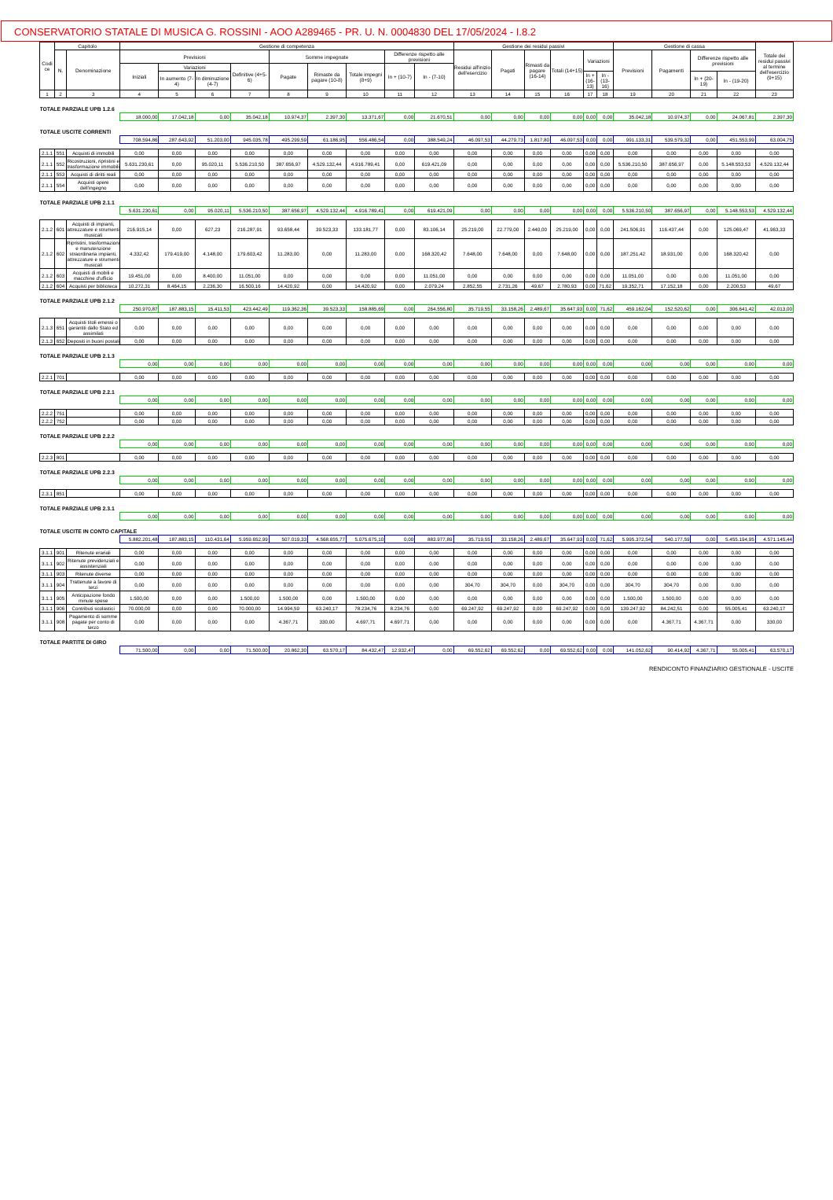CONSERVATORIO STATALE DI MUSICA G. ROSSINI - AOO A289465 - PR. U. N. 0004830 DEL 17/05/2024 - I.8.2
| Codi ce | Capitolo | | Gestione di competenza | | | | | | | | | Gestione dei residui passivi | | | | | | Gestione di cassa | | | | Totale dei residui passivi al termine dell'esercizio (9+15) |
| --- | --- | --- | --- | --- | --- | --- | --- | --- | --- | --- | --- | --- | --- | --- | --- | --- | --- | --- | --- | --- | --- | --- |
| | N. | Denominazione | Previsioni | | | | Somme impegnate | | | Differenze rispetto alle previsioni | | Residui all'inizio dell'esercizio | Pagati | Rimasti da pagare (16-14) | Totali (14+15) | Variazioni | | Previsioni | Pagamenti | Differenze rispetto alle previsioni | | |
| | | | Iniziali | Variazioni | | Definitive (4+5-6) | Pagate | Rimaste da pagare (10-8) | Totale impegni (8+9) | In + (10-7) | In - (7-10) | | | | | | | | | | | |
| | | | | In aumento (7-4) | In diminuzione (4-7) | | | | | | | | | | | In + (16-13) | In - (13-16) | | | In + (20-19) | In - (19-20) | |
| 1 | 2 | 3 | 4 | 5 | 6 | 7 | 8 | 9 | 10 | 11 | 12 | 13 | 14 | 15 | 16 | 17 | 18 | 19 | 20 | 21 | 22 | 23 |
| TOTALE PARZIALE UPB 1.2.6 | | | | | | | | | | | | | | | | | | | | | | |
| | | | 18.000,00 | 17.042,18 | 0,00 | 35.042,18 | 10.974,37 | 2.397,30 | 13.371,67 | 0,00 | 21.670,51 | 0,00 | 0,00 | 0,00 | 0,00 | 0,00 | 0,00 | 35.042,18 | 10.974,37 | 0,00 | 24.067,81 | 2.397,30 |
| TOTALE USCITE CORRENTI | | | | | | | | | | | | | | | | | | | | | | |
| | | | 708.594,86 | 287.643,92 | 51.203,00 | 945.035,78 | 495.299,59 | 61.186,95 | 556.486,54 | 0,00 | 388.549,24 | 46.097,53 | 44.279,73 | 1.817,80 | 46.097,53 | 0,00 | 0,00 | 991.133,31 | 539.579,32 | 0,00 | 451.553,99 | 63.004,75 |
| 2.1.1 | 551 | Acquisti di immobili | 0,00 | 0,00 | 0,00 | 0,00 | 0,00 | 0,00 | 0,00 | 0,00 | 0,00 | 0,00 | 0,00 | 0,00 | 0,00 | 0,00 | 0,00 | 0,00 | 0,00 | 0,00 | 0,00 | 0,00 |
| 2.1.1 | 552 | Ricostruzioni, ripristini e trasformazione immobili | 5.631.230,61 | 0,00 | 95.020,11 | 5.536.210,50 | 387.656,97 | 4.529.132,44 | 4.916.789,41 | 0,00 | 619.421,09 | 0,00 | 0,00 | 0,00 | 0,00 | 0,00 | 0,00 | 5.536.210,50 | 387.656,97 | 0,00 | 5.148.553,53 | 4.529.132,44 |
| 2.1.1 | 553 | Acquisti di diritti reali | 0,00 | 0,00 | 0,00 | 0,00 | 0,00 | 0,00 | 0,00 | 0,00 | 0,00 | 0,00 | 0,00 | 0,00 | 0,00 | 0,00 | 0,00 | 0,00 | 0,00 | 0,00 | 0,00 | 0,00 |
| 2.1.1 | 554 | Acquisti opere dell'ingegno | 0,00 | 0,00 | 0,00 | 0,00 | 0,00 | 0,00 | 0,00 | 0,00 | 0,00 | 0,00 | 0,00 | 0,00 | 0,00 | 0,00 | 0,00 | 0,00 | 0,00 | 0,00 | 0,00 | 0,00 |
| TOTALE PARZIALE UPB 2.1.1 | | | | | | | | | | | | | | | | | | | | | | |
| | | | 5.631.230,61 | 0,00 | 95.020,11 | 5.536.210,50 | 387.656,97 | 4.529.132,44 | 4.916.789,41 | 0,00 | 619.421,09 | 0,00 | 0,00 | 0,00 | 0,00 | 0,00 | 0,00 | 5.536.210,50 | 387.656,97 | 0,00 | 5.148.553,53 | 4.529.132,44 |
| 2.1.2 | 601 | Acquisti di impianti, attrezzature e strumenti musicali | 216.915,14 | 0,00 | 627,23 | 216.287,91 | 93.658,44 | 39.523,33 | 133.181,77 | 0,00 | 83.106,14 | 25.219,00 | 22.779,00 | 2.440,00 | 25.219,00 | 0,00 | 0,00 | 241.506,91 | 116.437,44 | 0,00 | 125.069,47 | 41.963,33 |
| 2.1.2 | 602 | Ripristini, trasformazioni e manutenzione straordinaria impianti, attrezzature e strumenti musicali | 4.332,42 | 179.419,00 | 4.148,00 | 179.603,42 | 11.283,00 | 0,00 | 11.283,00 | 0,00 | 168.320,42 | 7.648,00 | 7.648,00 | 0,00 | 7.648,00 | 0,00 | 0,00 | 187.251,42 | 18.931,00 | 0,00 | 168.320,42 | 0,00 |
| 2.1.2 | 603 | Acquisti di mobili e macchine d'ufficio | 19.451,00 | 0,00 | 8.400,00 | 11.051,00 | 0,00 | 0,00 | 0,00 | 0,00 | 11.051,00 | 0,00 | 0,00 | 0,00 | 0,00 | 0,00 | 0,00 | 11.051,00 | 0,00 | 0,00 | 11.051,00 | 0,00 |
| 2.1.2 | 604 | Acquisti per biblioteca | 10.272,31 | 8.464,15 | 2.236,30 | 16.500,16 | 14.420,92 | 0,00 | 14.420,92 | 0,00 | 2.079,24 | 2.852,55 | 2.731,26 | 49,67 | 2.780,93 | 0,00 | 71,62 | 19.352,71 | 17.152,18 | 0,00 | 2.200,53 | 49,67 |
| TOTALE PARZIALE UPB 2.1.2 | | | | | | | | | | | | | | | | | | | | | | |
| | | | 250.970,87 | 187.883,15 | 15.411,53 | 423.442,49 | 119.362,36 | 39.523,33 | 158.885,69 | 0,00 | 264.556,80 | 35.719,55 | 33.158,26 | 2.489,67 | 35.647,93 | 0,00 | 71,62 | 459.162,04 | 152.520,62 | 0,00 | 306.641,42 | 42.013,00 |
| 2.1.3 | 651 | Acquisti titoli emessi o garantiti dallo Stato ed assimilati | 0,00 | 0,00 | 0,00 | 0,00 | 0,00 | 0,00 | 0,00 | 0,00 | 0,00 | 0,00 | 0,00 | 0,00 | 0,00 | 0,00 | 0,00 | 0,00 | 0,00 | 0,00 | 0,00 | 0,00 |
| 2.1.3 | 652 | Depositi in buoni postali | 0,00 | 0,00 | 0,00 | 0,00 | 0,00 | 0,00 | 0,00 | 0,00 | 0,00 | 0,00 | 0,00 | 0,00 | 0,00 | 0,00 | 0,00 | 0,00 | 0,00 | 0,00 | 0,00 | 0,00 |
| TOTALE PARZIALE UPB 2.1.3 | | | | | | | | | | | | | | | | | | | | | | |
| | | | 0,00 | 0,00 | 0,00 | 0,00 | 0,00 | 0,00 | 0,00 | 0,00 | 0,00 | 0,00 | 0,00 | 0,00 | 0,00 | 0,00 | 0,00 | 0,00 | 0,00 | 0,00 | 0,00 | 0,00 |
| 2.2.1 | 701 | | 0,00 | 0,00 | 0,00 | 0,00 | 0,00 | 0,00 | 0,00 | 0,00 | 0,00 | 0,00 | 0,00 | 0,00 | 0,00 | 0,00 | 0,00 | 0,00 | 0,00 | 0,00 | 0,00 | 0,00 |
| TOTALE PARZIALE UPB 2.2.1 | | | | | | | | | | | | | | | | | | | | | | |
| | | | 0,00 | 0,00 | 0,00 | 0,00 | 0,00 | 0,00 | 0,00 | 0,00 | 0,00 | 0,00 | 0,00 | 0,00 | 0,00 | 0,00 | 0,00 | 0,00 | 0,00 | 0,00 | 0,00 | 0,00 |
| 2.2.2 | 751 | | 0,00 | 0,00 | 0,00 | 0,00 | 0,00 | 0,00 | 0,00 | 0,00 | 0,00 | 0,00 | 0,00 | 0,00 | 0,00 | 0,00 | 0,00 | 0,00 | 0,00 | 0,00 | 0,00 | 0,00 |
| 2.2.2 | 752 | | 0,00 | 0,00 | 0,00 | 0,00 | 0,00 | 0,00 | 0,00 | 0,00 | 0,00 | 0,00 | 0,00 | 0,00 | 0,00 | 0,00 | 0,00 | 0,00 | 0,00 | 0,00 | 0,00 | 0,00 |
| TOTALE PARZIALE UPB 2.2.2 | | | | | | | | | | | | | | | | | | | | | | |
| | | | 0,00 | 0,00 | 0,00 | 0,00 | 0,00 | 0,00 | 0,00 | 0,00 | 0,00 | 0,00 | 0,00 | 0,00 | 0,00 | 0,00 | 0,00 | 0,00 | 0,00 | 0,00 | 0,00 | 0,00 |
| 2.2.3 | 801 | | 0,00 | 0,00 | 0,00 | 0,00 | 0,00 | 0,00 | 0,00 | 0,00 | 0,00 | 0,00 | 0,00 | 0,00 | 0,00 | 0,00 | 0,00 | 0,00 | 0,00 | 0,00 | 0,00 | 0,00 |
| TOTALE PARZIALE UPB 2.2.3 | | | | | | | | | | | | | | | | | | | | | | |
| | | | 0,00 | 0,00 | 0,00 | 0,00 | 0,00 | 0,00 | 0,00 | 0,00 | 0,00 | 0,00 | 0,00 | 0,00 | 0,00 | 0,00 | 0,00 | 0,00 | 0,00 | 0,00 | 0,00 | 0,00 |
| 2.3.1 | 851 | | 0,00 | 0,00 | 0,00 | 0,00 | 0,00 | 0,00 | 0,00 | 0,00 | 0,00 | 0,00 | 0,00 | 0,00 | 0,00 | 0,00 | 0,00 | 0,00 | 0,00 | 0,00 | 0,00 | 0,00 |
| TOTALE PARZIALE UPB 2.3.1 | | | | | | | | | | | | | | | | | | | | | | |
| | | | 0,00 | 0,00 | 0,00 | 0,00 | 0,00 | 0,00 | 0,00 | 0,00 | 0,00 | 0,00 | 0,00 | 0,00 | 0,00 | 0,00 | 0,00 | 0,00 | 0,00 | 0,00 | 0,00 | 0,00 |
| TOTALE USCITE IN CONTO CAPITALE | | | | | | | | | | | | | | | | | | | | | | |
| | | | 5.882.201,48 | 187.883,15 | 110.431,64 | 5.959.652,99 | 507.019,33 | 4.568.655,77 | 5.075.675,10 | 0,00 | 883.977,89 | 35.719,55 | 33.158,26 | 2.489,67 | 35.647,93 | 0,00 | 71,62 | 5.995.372,54 | 540.177,59 | 0,00 | 5.455.194,95 | 4.571.145,44 |
| 3.1.1 | 901 | Ritenute erariali | 0,00 | 0,00 | 0,00 | 0,00 | 0,00 | 0,00 | 0,00 | 0,00 | 0,00 | 0,00 | 0,00 | 0,00 | 0,00 | 0,00 | 0,00 | 0,00 | 0,00 | 0,00 | 0,00 | 0,00 |
| 3.1.1 | 902 | Ritenute previdenziali e assistenziali | 0,00 | 0,00 | 0,00 | 0,00 | 0,00 | 0,00 | 0,00 | 0,00 | 0,00 | 0,00 | 0,00 | 0,00 | 0,00 | 0,00 | 0,00 | 0,00 | 0,00 | 0,00 | 0,00 | 0,00 |
| 3.1.1 | 903 | Ritenute diverse | 0,00 | 0,00 | 0,00 | 0,00 | 0,00 | 0,00 | 0,00 | 0,00 | 0,00 | 0,00 | 0,00 | 0,00 | 0,00 | 0,00 | 0,00 | 0,00 | 0,00 | 0,00 | 0,00 | 0,00 |
| 3.1.1 | 904 | Trattenute a favore di terzi | 0,00 | 0,00 | 0,00 | 0,00 | 0,00 | 0,00 | 0,00 | 0,00 | 0,00 | 304,70 | 304,70 | 0,00 | 304,70 | 0,00 | 0,00 | 304,70 | 304,70 | 0,00 | 0,00 | 0,00 |
| 3.1.1 | 905 | Anticipazione fondo minute spese | 1.500,00 | 0,00 | 0,00 | 1.500,00 | 1.500,00 | 0,00 | 1.500,00 | 0,00 | 0,00 | 0,00 | 0,00 | 0,00 | 0,00 | 0,00 | 0,00 | 1.500,00 | 1.500,00 | 0,00 | 0,00 | 0,00 |
| 3.1.1 | 906 | Contributi scolastici | 70.000,00 | 0,00 | 0,00 | 70.000,00 | 14.994,59 | 63.240,17 | 78.234,76 | 8.234,76 | 0,00 | 69.247,92 | 69.247,92 | 0,00 | 69.247,92 | 0,00 | 0,00 | 139.247,92 | 84.242,51 | 0,00 | 55.005,41 | 63.240,17 |
| 3.1.1 | 908 | Pagamento di somme pagate per conto di terzo | 0,00 | 0,00 | 0,00 | 0,00 | 4.367,71 | 330,00 | 4.697,71 | 4.697,71 | 0,00 | 0,00 | 0,00 | 0,00 | 0,00 | 0,00 | 0,00 | 0,00 | 4.367,71 | 4.367,71 | 0,00 | 330,00 |
| TOTALE PARTITE DI GIRO | | | | | | | | | | | | | | | | | | | | | | |
| | | | 71.500,00 | 0,00 | 0,00 | 71.500,00 | 20.862,30 | 63.570,17 | 84.432,47 | 12.932,47 | 0,00 | 69.552,62 | 69.552,62 | 0,00 | 69.552,62 | 0,00 | 0,00 | 141.052,62 | 90.414,92 | 4.367,71 | 55.005,41 | 63.570,17 |
RENDICONTO FINANZIARIO GESTIONALE - USCITE